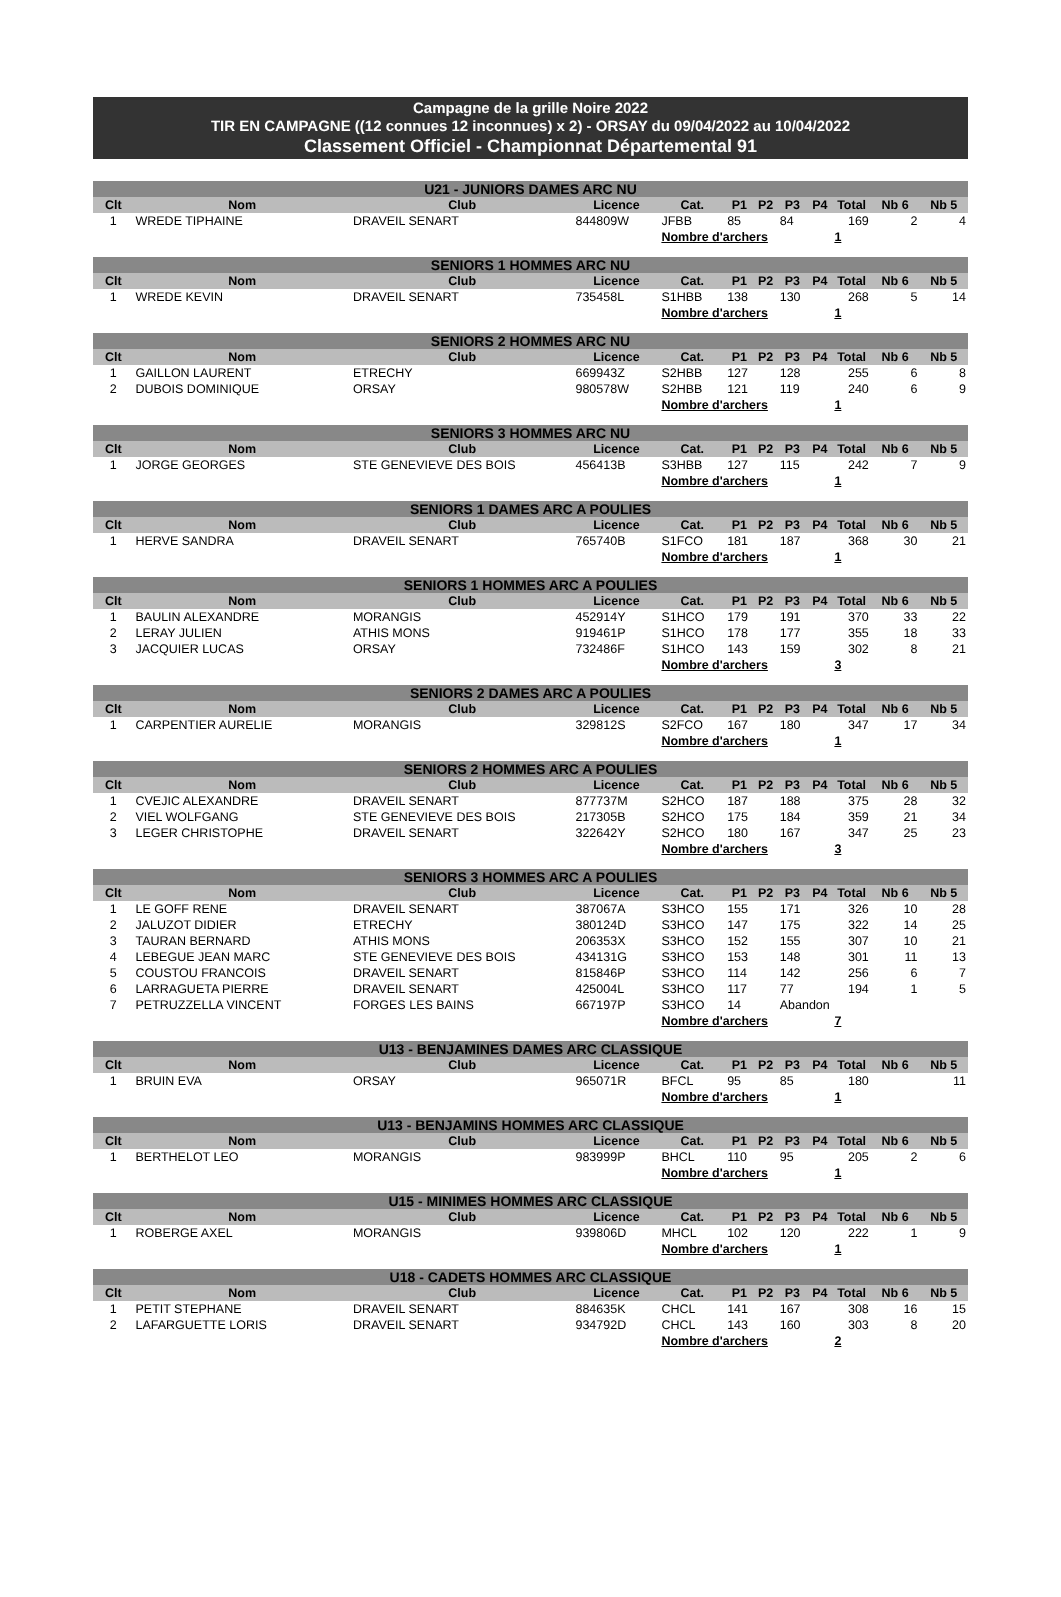Campagne de la grille Noire 2022
TIR EN CAMPAGNE ((12 connues 12 inconnues) x 2) - ORSAY du 09/04/2022 au 10/04/2022
Classement Officiel - Championnat Départemental 91
| U21 - JUNIORS DAMES ARC NU | | | | | | | | | | | |
| --- | --- | --- | --- | --- | --- | --- | --- | --- | --- | --- | --- |
| Clt | Nom | Club | Licence | Cat. | P1 | P2 | P3 | P4 | Total | Nb 6 | Nb 5 |
| 1 | WREDE TIPHAINE | DRAVEIL SENART | 844809W | JFBB | 85 | | 84 | | 169 | 2 | 4 |
| | | | | Nombre d'archers | | | | | 1 | | |
| SENIORS 1 HOMMES ARC NU | | | | | | | | | | | |
| Clt | Nom | Club | Licence | Cat. | P1 | P2 | P3 | P4 | Total | Nb 6 | Nb 5 |
| 1 | WREDE KEVIN | DRAVEIL SENART | 735458L | S1HBB | 138 | | 130 | | 268 | 5 | 14 |
| | | | | Nombre d'archers | | | | | 1 | | |
| SENIORS 2 HOMMES ARC NU | | | | | | | | | | | |
| Clt | Nom | Club | Licence | Cat. | P1 | P2 | P3 | P4 | Total | Nb 6 | Nb 5 |
| 1 | GAILLON LAURENT | ETRECHY | 669943Z | S2HBB | 127 | | 128 | | 255 | 6 | 8 |
| 2 | DUBOIS DOMINIQUE | ORSAY | 980578W | S2HBB | 121 | | 119 | | 240 | 6 | 9 |
| | | | | Nombre d'archers | | | | | 1 | | |
| SENIORS 3 HOMMES ARC NU | | | | | | | | | | | |
| Clt | Nom | Club | Licence | Cat. | P1 | P2 | P3 | P4 | Total | Nb 6 | Nb 5 |
| 1 | JORGE GEORGES | STE GENEVIEVE DES BOIS | 456413B | S3HBB | 127 | | 115 | | 242 | 7 | 9 |
| | | | | Nombre d'archers | | | | | 1 | | |
| SENIORS 1 DAMES ARC A POULIES | | | | | | | | | | | |
| Clt | Nom | Club | Licence | Cat. | P1 | P2 | P3 | P4 | Total | Nb 6 | Nb 5 |
| 1 | HERVE SANDRA | DRAVEIL SENART | 765740B | S1FCO | 181 | | 187 | | 368 | 30 | 21 |
| | | | | Nombre d'archers | | | | | 1 | | |
| SENIORS 1 HOMMES ARC A POULIES | | | | | | | | | | | |
| Clt | Nom | Club | Licence | Cat. | P1 | P2 | P3 | P4 | Total | Nb 6 | Nb 5 |
| 1 | BAULIN ALEXANDRE | MORANGIS | 452914Y | S1HCO | 179 | | 191 | | 370 | 33 | 22 |
| 2 | LERAY JULIEN | ATHIS MONS | 919461P | S1HCO | 178 | | 177 | | 355 | 18 | 33 |
| 3 | JACQUIER LUCAS | ORSAY | 732486F | S1HCO | 143 | | 159 | | 302 | 8 | 21 |
| | | | | Nombre d'archers | | | | | 3 | | |
| SENIORS 2 DAMES ARC A POULIES | | | | | | | | | | | |
| Clt | Nom | Club | Licence | Cat. | P1 | P2 | P3 | P4 | Total | Nb 6 | Nb 5 |
| 1 | CARPENTIER AURELIE | MORANGIS | 329812S | S2FCO | 167 | | 180 | | 347 | 17 | 34 |
| | | | | Nombre d'archers | | | | | 1 | | |
| SENIORS 2 HOMMES ARC A POULIES | | | | | | | | | | | |
| Clt | Nom | Club | Licence | Cat. | P1 | P2 | P3 | P4 | Total | Nb 6 | Nb 5 |
| 1 | CVEJIC ALEXANDRE | DRAVEIL SENART | 877737M | S2HCO | 187 | | 188 | | 375 | 28 | 32 |
| 2 | VIEL WOLFGANG | STE GENEVIEVE DES BOIS | 217305B | S2HCO | 175 | | 184 | | 359 | 21 | 34 |
| 3 | LEGER CHRISTOPHE | DRAVEIL SENART | 322642Y | S2HCO | 180 | | 167 | | 347 | 25 | 23 |
| | | | | Nombre d'archers | | | | | 3 | | |
| SENIORS 3 HOMMES ARC A POULIES | | | | | | | | | | | |
| Clt | Nom | Club | Licence | Cat. | P1 | P2 | P3 | P4 | Total | Nb 6 | Nb 5 |
| 1 | LE GOFF RENE | DRAVEIL SENART | 387067A | S3HCO | 155 | | 171 | | 326 | 10 | 28 |
| 2 | JALUZOT DIDIER | ETRECHY | 380124D | S3HCO | 147 | | 175 | | 322 | 14 | 25 |
| 3 | TAURAN BERNARD | ATHIS MONS | 206353X | S3HCO | 152 | | 155 | | 307 | 10 | 21 |
| 4 | LEBEGUE JEAN MARC | STE GENEVIEVE DES BOIS | 434131G | S3HCO | 153 | | 148 | | 301 | 11 | 13 |
| 5 | COUSTOU FRANCOIS | DRAVEIL SENART | 815846P | S3HCO | 114 | | 142 | | 256 | 6 | 7 |
| 6 | LARRAGUETA PIERRE | DRAVEIL SENART | 425004L | S3HCO | 117 | | 77 | | 194 | 1 | 5 |
| 7 | PETRUZZELLA VINCENT | FORGES LES BAINS | 667197P | S3HCO | 14 | | Abandon | | | | |
| | | | | Nombre d'archers | | | | | 7 | | |
| U13 - BENJAMINES DAMES ARC CLASSIQUE | | | | | | | | | | | |
| Clt | Nom | Club | Licence | Cat. | P1 | P2 | P3 | P4 | Total | Nb 6 | Nb 5 |
| 1 | BRUIN EVA | ORSAY | 965071R | BFCL | 95 | | 85 | | 180 | | 11 |
| | | | | Nombre d'archers | | | | | 1 | | |
| U13 - BENJAMINS HOMMES ARC CLASSIQUE | | | | | | | | | | | |
| Clt | Nom | Club | Licence | Cat. | P1 | P2 | P3 | P4 | Total | Nb 6 | Nb 5 |
| 1 | BERTHELOT LEO | MORANGIS | 983999P | BHCL | 110 | | 95 | | 205 | 2 | 6 |
| | | | | Nombre d'archers | | | | | 1 | | |
| U15 - MINIMES HOMMES ARC CLASSIQUE | | | | | | | | | | | |
| Clt | Nom | Club | Licence | Cat. | P1 | P2 | P3 | P4 | Total | Nb 6 | Nb 5 |
| 1 | ROBERGE AXEL | MORANGIS | 939806D | MHCL | 102 | | 120 | | 222 | 1 | 9 |
| | | | | Nombre d'archers | | | | | 1 | | |
| U18 - CADETS HOMMES ARC CLASSIQUE | | | | | | | | | | | |
| Clt | Nom | Club | Licence | Cat. | P1 | P2 | P3 | P4 | Total | Nb 6 | Nb 5 |
| 1 | PETIT STEPHANE | DRAVEIL SENART | 884635K | CHCL | 141 | | 167 | | 308 | 16 | 15 |
| 2 | LAFARGUETTE LORIS | DRAVEIL SENART | 934792D | CHCL | 143 | | 160 | | 303 | 8 | 20 |
| | | | | Nombre d'archers | | | | | 2 | | |